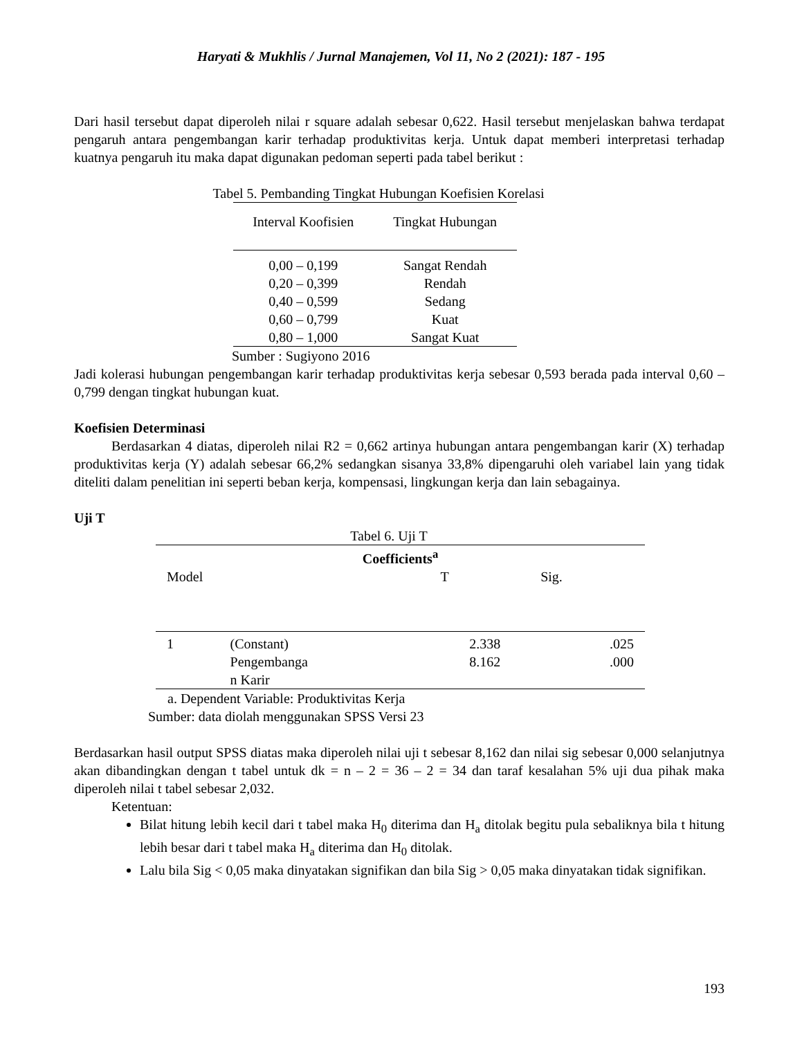Haryati & Mukhlis / Jurnal Manajemen, Vol 11, No 2 (2021): 187 - 195
Dari hasil tersebut dapat diperoleh nilai r square adalah sebesar 0,622. Hasil tersebut menjelaskan bahwa terdapat pengaruh antara pengembangan karir terhadap produktivitas kerja. Untuk dapat memberi interpretasi terhadap kuatnya pengaruh itu maka dapat digunakan pedoman seperti pada tabel berikut :
Tabel 5. Pembanding Tingkat Hubungan Koefisien Korelasi
| Interval Koofisien | Tingkat Hubungan |
| --- | --- |
| 0,00 – 0,199 | Sangat Rendah |
| 0,20 – 0,399 | Rendah |
| 0,40 – 0,599 | Sedang |
| 0,60 – 0,799 | Kuat |
| 0,80 – 1,000 | Sangat Kuat |
Sumber : Sugiyono 2016
Jadi kolerasi hubungan pengembangan karir terhadap produktivitas kerja sebesar 0,593 berada pada interval 0,60 – 0,799 dengan tingkat hubungan kuat.
Koefisien Determinasi
Berdasarkan 4 diatas, diperoleh nilai R2 = 0,662 artinya hubungan antara pengembangan karir (X) terhadap produktivitas kerja (Y) adalah sebesar 66,2% sedangkan sisanya 33,8% dipengaruhi oleh variabel lain yang tidak diteliti dalam penelitian ini seperti beban kerja, kompensasi, lingkungan kerja dan lain sebagainya.
Uji T
Tabel 6. Uji T
| Coefficients<sup>a</sup> | | | |
| --- | --- | --- | --- |
| Model | | T | Sig. |
| 1 | (Constant) | 2.338 | .025 |
| | Pengembanga n Karir | 8.162 | .000 |
a. Dependent Variable: Produktivitas Kerja
Sumber: data diolah menggunakan SPSS Versi 23
Berdasarkan hasil output SPSS diatas maka diperoleh nilai uji t sebesar 8,162 dan nilai sig sebesar 0,000 selanjutnya akan dibandingkan dengan t tabel untuk dk = n – 2 = 36 – 2 = 34 dan taraf kesalahan 5% uji dua pihak maka diperoleh nilai t tabel sebesar 2,032.
Ketentuan:
Bilat hitung lebih kecil dari t tabel maka H<sub>0</sub> diterima dan H<sub>a</sub> ditolak begitu pula sebaliknya bila t hitung lebih besar dari t tabel maka H<sub>a</sub> diterima dan H<sub>0</sub> ditolak.
Lalu bila Sig < 0,05 maka dinyatakan signifikan dan bila Sig > 0,05 maka dinyatakan tidak signifikan.
193